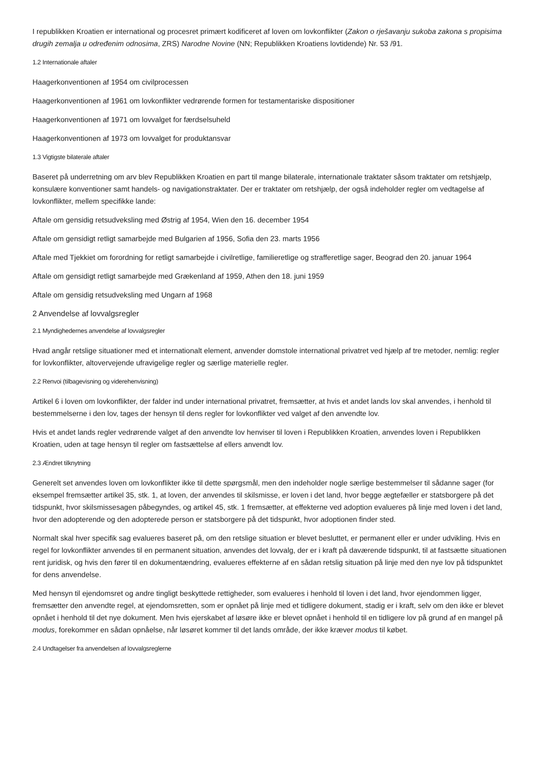I republikken Kroatien er international og procesret primært kodificeret af loven om lovkonflikter (Zakon o rješavanju sukoba zakona s propisima drugih zemalja u određenim odnosima, ZRS) Narodne Novine (NN; Republikken Kroatiens lovtidende) Nr. 53 /91.
1.2 Internationale aftaler
Haagerkonventionen af 1954 om civilprocessen
Haagerkonventionen af 1961 om lovkonflikter vedrørende formen for testamentariske dispositioner
Haagerkonventionen af 1971 om lovvalget for færdselsuheld
Haagerkonventionen af 1973 om lovvalget for produktansvar
1.3 Vigtigste bilaterale aftaler
Baseret på underretning om arv blev Republikken Kroatien en part til mange bilaterale, internationale traktater såsom traktater om retshjælp, konsulære konventioner samt handels- og navigationstraktater. Der er traktater om retshjælp, der også indeholder regler om vedtagelse af lovkonflikter, mellem specifikke lande:
Aftale om gensidig retsudveksling med Østrig af 1954, Wien den 16. december 1954
Aftale om gensidigt retligt samarbejde med Bulgarien af 1956, Sofia den 23. marts 1956
Aftale med Tjekkiet om forordning for retligt samarbejde i civilretlige, familieretlige og strafferetlige sager, Beograd den 20. januar 1964
Aftale om gensidigt retligt samarbejde med Grækenland af 1959, Athen den 18. juni 1959
Aftale om gensidig retsudveksling med Ungarn af 1968
2 Anvendelse af lovvalgsregler
2.1 Myndighedernes anvendelse af lovvalgsregler
Hvad angår retslige situationer med et internationalt element, anvender domstole international privatret ved hjælp af tre metoder, nemlig: regler for lovkonflikter, altovervejende ufravigelige regler og særlige materielle regler.
2.2 Renvoi (tilbagevisning og viderehenvisning)
Artikel 6 i loven om lovkonflikter, der falder ind under international privatret, fremsætter, at hvis et andet lands lov skal anvendes, i henhold til bestemmelserne i den lov, tages der hensyn til dens regler for lovkonflikter ved valget af den anvendte lov.
Hvis et andet lands regler vedrørende valget af den anvendte lov henviser til loven i Republikken Kroatien, anvendes loven i Republikken Kroatien, uden at tage hensyn til regler om fastsættelse af ellers anvendt lov.
2.3 Ændret tilknytning
Generelt set anvendes loven om lovkonflikter ikke til dette spørgsmål, men den indeholder nogle særlige bestemmelser til sådanne sager (for eksempel fremsætter artikel 35, stk. 1, at loven, der anvendes til skilsmisse, er loven i det land, hvor begge ægtefæller er statsborgere på det tidspunkt, hvor skilsmissesagen påbegyndes, og artikel 45, stk. 1 fremsætter, at effekterne ved adoption evalueres på linje med loven i det land, hvor den adopterende og den adopterede person er statsborgere på det tidspunkt, hvor adoptionen finder sted.
Normalt skal hver specifik sag evalueres baseret på, om den retslige situation er blevet besluttet, er permanent eller er under udvikling. Hvis en regel for lovkonflikter anvendes til en permanent situation, anvendes det lovvalg, der er i kraft på daværende tidspunkt, til at fastsætte situationen rent juridisk, og hvis den fører til en dokumentændring, evalueres effekterne af en sådan retslig situation på linje med den nye lov på tidspunktet for dens anvendelse.
Med hensyn til ejendomsret og andre tingligt beskyttede rettigheder, som evalueres i henhold til loven i det land, hvor ejendommen ligger, fremsætter den anvendte regel, at ejendomsretten, som er opnået på linje med et tidligere dokument, stadig er i kraft, selv om den ikke er blevet opnået i henhold til det nye dokument. Men hvis ejerskabet af løsøre ikke er blevet opnået i henhold til en tidligere lov på grund af en mangel på modus, forekommer en sådan opnåelse, når løsøret kommer til det lands område, der ikke kræver modus til købet.
2.4 Undtagelser fra anvendelsen af lovvalgsreglerne